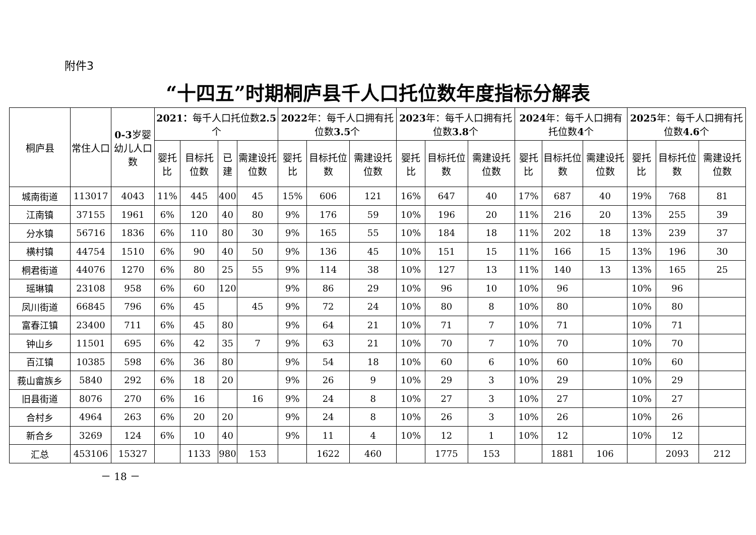附件3
“十四五”时期桐庐县千人口托位数年度指标分解表
| 桐庐县 | 常住人口 | 0-3 岁婴幼儿人口数 | 2021： 每千人口托位数 2.5 个 | | | | 2022 年：每千人口拥有托位数 3.5 个 | | | 2023 年：每千人口拥有托位数 3.8 个 | | | 2024 年：每千人口拥有托位数 4 个 | | | 2025 年：每千人口拥有托位数 4.6 个 | | |
| --- | --- | --- | --- | --- | --- | --- | --- | --- | --- | --- | --- | --- | --- | --- | --- | --- | --- | --- |
| | | | 婴托比 | 目标托位数 | 已建 | 需建设托位数 | 婴托比 | 目标托位数 | 需建设托位数 | 婴托比 | 目标托位数 | 需建设托位数 | 婴托比 | 目标托位数 | 需建设托位数 | 婴托比 | 目标托位数 | 需建设托位数 |
| 城南街道 | 113017 | 4043 | 11% | 445 | 400 | 45 | 15% | 606 | 121 | 16% | 647 | 40 | 17% | 687 | 40 | 19% | 768 | 81 |
| 江南镇 | 37155 | 1961 | 6% | 120 | 40 | 80 | 9% | 176 | 59 | 10% | 196 | 20 | 11% | 216 | 20 | 13% | 255 | 39 |
| 分水镇 | 56716 | 1836 | 6% | 110 | 80 | 30 | 9% | 165 | 55 | 10% | 184 | 18 | 11% | 202 | 18 | 13% | 239 | 37 |
| 横村镇 | 44754 | 1510 | 6% | 90 | 40 | 50 | 9% | 136 | 45 | 10% | 151 | 15 | 11% | 166 | 15 | 13% | 196 | 30 |
| 桐君街道 | 44076 | 1270 | 6% | 80 | 25 | 55 | 9% | 114 | 38 | 10% | 127 | 13 | 11% | 140 | 13 | 13% | 165 | 25 |
| 瑶琳镇 | 23108 | 958 | 6% | 60 | 120 | | 9% | 86 | 29 | 10% | 96 | 10 | 10% | 96 | | 10% | 96 | |
| 凤川街道 | 66845 | 796 | 6% | 45 | | 45 | 9% | 72 | 24 | 10% | 80 | 8 | 10% | 80 | | 10% | 80 | |
| 富春江镇 | 23400 | 711 | 6% | 45 | 80 | | 9% | 64 | 21 | 10% | 71 | 7 | 10% | 71 | | 10% | 71 | |
| 钟山乡 | 11501 | 695 | 6% | 42 | 35 | 7 | 9% | 63 | 21 | 10% | 70 | 7 | 10% | 70 | | 10% | 70 | |
| 百江镇 | 10385 | 598 | 6% | 36 | 80 | | 9% | 54 | 18 | 10% | 60 | 6 | 10% | 60 | | 10% | 60 | |
| 莪山畲族乡 | 5840 | 292 | 6% | 18 | 20 | | 9% | 26 | 9 | 10% | 29 | 3 | 10% | 29 | | 10% | 29 | |
| 旧县街道 | 8076 | 270 | 6% | 16 | | 16 | 9% | 24 | 8 | 10% | 27 | 3 | 10% | 27 | | 10% | 27 | |
| 合村乡 | 4964 | 263 | 6% | 20 | 20 | | 9% | 24 | 8 | 10% | 26 | 3 | 10% | 26 | | 10% | 26 | |
| 新合乡 | 3269 | 124 | 6% | 10 | 40 | | 9% | 11 | 4 | 10% | 12 | 1 | 10% | 12 | | 10% | 12 | |
| 汇总 | 453106 | 15327 | | 1133 | 980 | 153 | | 1622 | 460 | | 1775 | 153 | | 1881 | 106 | | 2093 | 212 |
－ 18 －